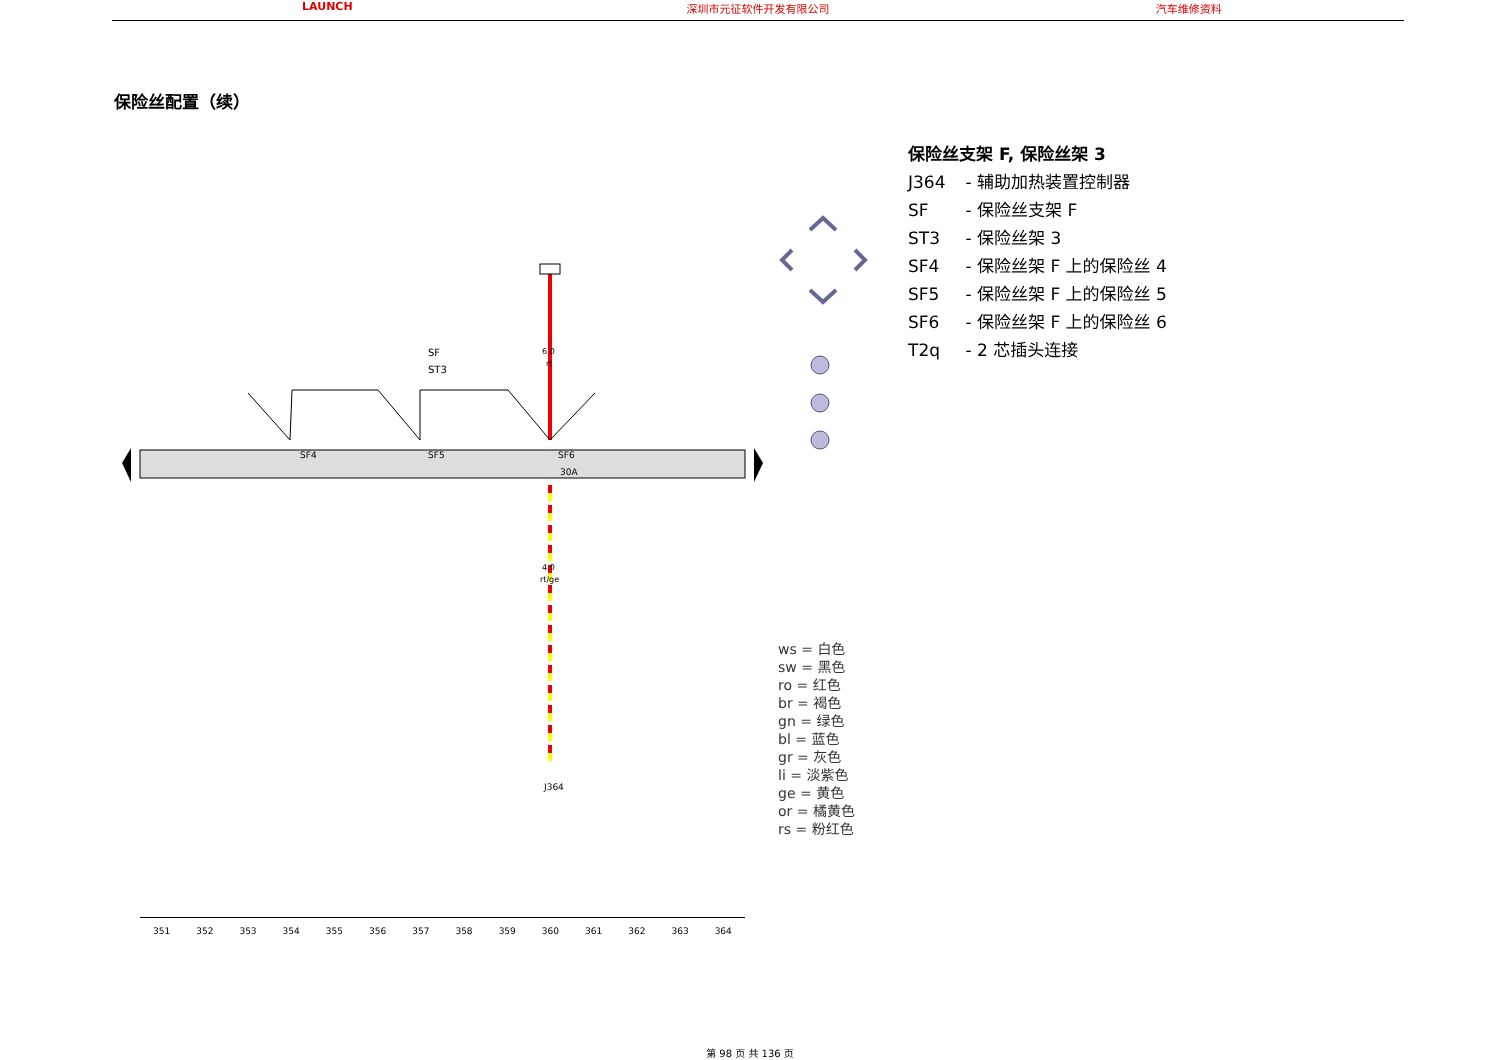LAUNCH 深圳市元征软件开发有限公司 汽车维修资料
保险丝配置（续）
SF
ST3
SF4
SF5
SF6
30A
6.0
rt
4.0
rt/ge
J364
保险丝支架 F, 保险丝架 3
| J364 | - 辅助加热装置控制器 |
| SF | - 保险丝支架 F |
| ST3 | - 保险丝架 3 |
| SF4 | - 保险丝架 F 上的保险丝 4 |
| SF5 | - 保险丝架 F 上的保险丝 5 |
| SF6 | - 保险丝架 F 上的保险丝 6 |
| T2q | - 2 芯插头连接 |
ws = 白色
sw = 黑色
ro = 红色
br = 褐色
gn = 绿色
bl = 蓝色
gr = 灰色
li = 淡紫色
ge = 黄色
or = 橘黄色
rs = 粉红色
351 352 353 354 355 356 357 358 359 360 361 362 363 364
第 98 页 共 136 页